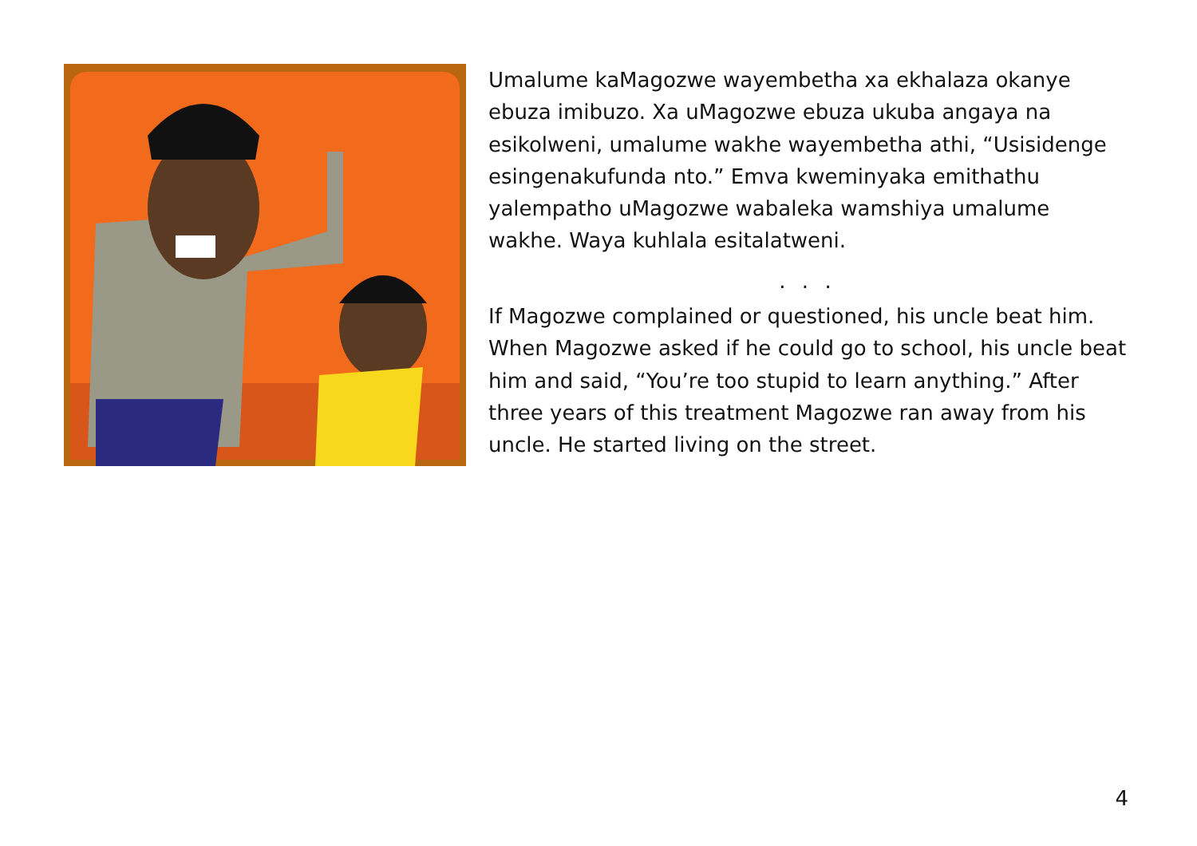Umalume kaMagozwe wayembetha xa ekhalaza okanye ebuza imibuzo. Xa uMagozwe ebuza ukuba angaya na esikolweni, umalume wakhe wayembetha athi, “Usisidenge esingenakufunda nto.” Emva kweminyaka emithathu yalempatho uMagozwe wabaleka wamshiya umalume wakhe. Waya kuhlala esitalatweni.
. . .
If Magozwe complained or questioned, his uncle beat him. When Magozwe asked if he could go to school, his uncle beat him and said, “You’re too stupid to learn anything.” After three years of this treatment Magozwe ran away from his uncle. He started living on the street.
4